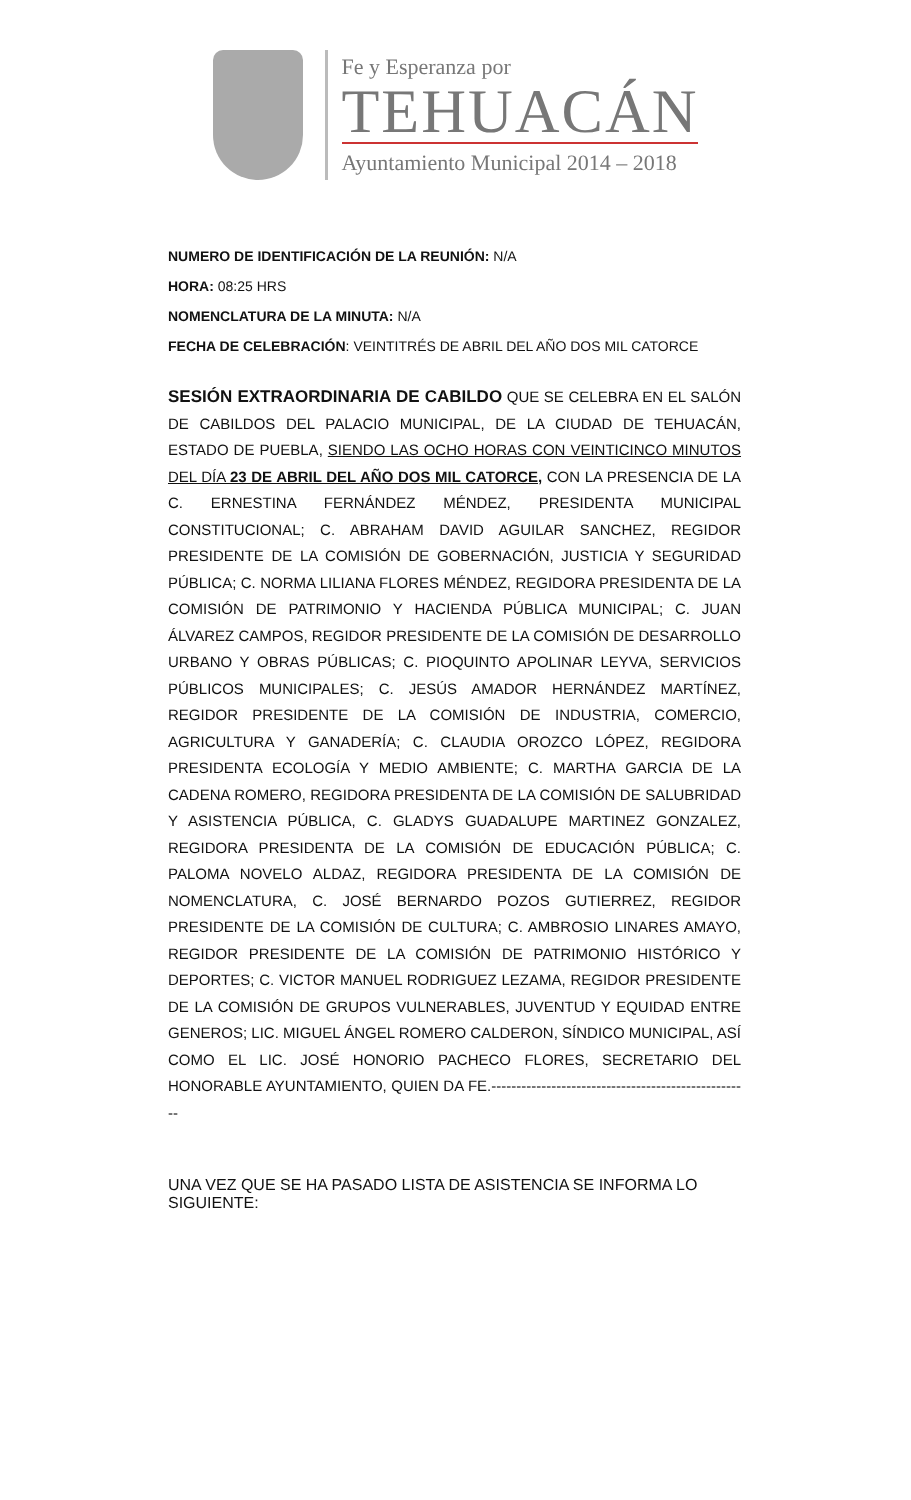Fe y Esperanza por
TEHUACÁN
Ayuntamiento Municipal 2014 – 2018
NUMERO DE IDENTIFICACIÓN DE LA REUNIÓN: N/A
HORA: 08:25 HRS
NOMENCLATURA DE LA MINUTA: N/A
FECHA DE CELEBRACIÓN: VEINTITRÉS DE ABRIL DEL AÑO DOS MIL CATORCE
SESIÓN EXTRAORDINARIA DE CABILDO QUE SE CELEBRA EN EL SALÓN DE CABILDOS DEL PALACIO MUNICIPAL, DE LA CIUDAD DE TEHUACÁN, ESTADO DE PUEBLA, SIENDO LAS OCHO HORAS CON VEINTICINCO MINUTOS DEL DÍA 23 DE ABRIL DEL AÑO DOS MIL CATORCE, CON LA PRESENCIA DE LA C. ERNESTINA FERNÁNDEZ MÉNDEZ, PRESIDENTA MUNICIPAL CONSTITUCIONAL; C. ABRAHAM DAVID AGUILAR SANCHEZ, REGIDOR PRESIDENTE DE LA COMISIÓN DE GOBERNACIÓN, JUSTICIA Y SEGURIDAD PÚBLICA; C. NORMA LILIANA FLORES MÉNDEZ, REGIDORA PRESIDENTA DE LA COMISIÓN DE PATRIMONIO Y HACIENDA PÚBLICA MUNICIPAL; C. JUAN ÁLVAREZ CAMPOS, REGIDOR PRESIDENTE DE LA COMISIÓN DE DESARROLLO URBANO Y OBRAS PÚBLICAS; C. PIOQUINTO APOLINAR LEYVA, SERVICIOS PÚBLICOS MUNICIPALES; C. JESÚS AMADOR HERNÁNDEZ MARTÍNEZ, REGIDOR PRESIDENTE DE LA COMISIÓN DE INDUSTRIA, COMERCIO, AGRICULTURA Y GANADERÍA; C. CLAUDIA OROZCO LÓPEZ, REGIDORA PRESIDENTA ECOLOGÍA Y MEDIO AMBIENTE; C. MARTHA GARCIA DE LA CADENA ROMERO, REGIDORA PRESIDENTA DE LA COMISIÓN DE SALUBRIDAD Y ASISTENCIA PÚBLICA, C. GLADYS GUADALUPE MARTINEZ GONZALEZ, REGIDORA PRESIDENTA DE LA COMISIÓN DE EDUCACIÓN PÚBLICA; C. PALOMA NOVELO ALDAZ, REGIDORA PRESIDENTA DE LA COMISIÓN DE NOMENCLATURA, C. JOSÉ BERNARDO POZOS GUTIERREZ, REGIDOR PRESIDENTE DE LA COMISIÓN DE CULTURA; C. AMBROSIO LINARES AMAYO, REGIDOR PRESIDENTE DE LA COMISIÓN DE PATRIMONIO HISTÓRICO Y DEPORTES; C. VICTOR MANUEL RODRIGUEZ LEZAMA, REGIDOR PRESIDENTE DE LA COMISIÓN DE GRUPOS VULNERABLES, JUVENTUD Y EQUIDAD ENTRE GENEROS; LIC. MIGUEL ÁNGEL ROMERO CALDERON, SÍNDICO MUNICIPAL, ASÍ COMO EL LIC. JOSÉ HONORIO PACHECO FLORES, SECRETARIO DEL HONORABLE AYUNTAMIENTO, QUIEN DA FE.----------------------------------------------------
UNA VEZ QUE SE HA PASADO LISTA DE ASISTENCIA SE INFORMA LO SIGUIENTE: